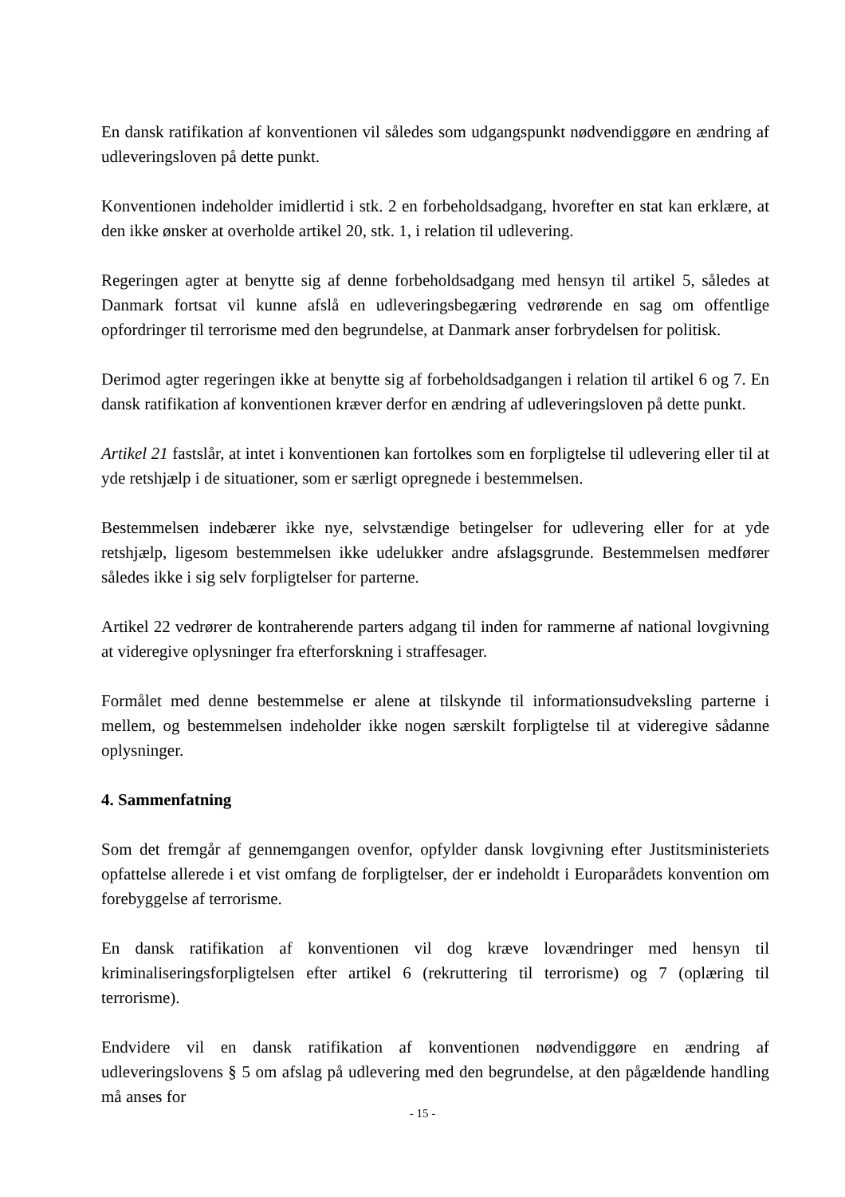En dansk ratifikation af konventionen vil således som udgangspunkt nødvendiggøre en ændring af udleveringsloven på dette punkt.
Konventionen indeholder imidlertid i stk. 2 en forbeholdsadgang, hvorefter en stat kan erklære, at den ikke ønsker at overholde artikel 20, stk. 1, i relation til udlevering.
Regeringen agter at benytte sig af denne forbeholdsadgang med hensyn til artikel 5, således at Danmark fortsat vil kunne afslå en udleveringsbegæring vedrørende en sag om offentlige opfordringer til terrorisme med den begrundelse, at Danmark anser forbrydelsen for politisk.
Derimod agter regeringen ikke at benytte sig af forbeholdsadgangen i relation til artikel 6 og 7. En dansk ratifikation af konventionen kræver derfor en ændring af udleveringsloven på dette punkt.
Artikel 21 fastslår, at intet i konventionen kan fortolkes som en forpligtelse til udlevering eller til at yde retshjælp i de situationer, som er særligt opregnede i bestemmelsen.
Bestemmelsen indebærer ikke nye, selvstændige betingelser for udlevering eller for at yde retshjælp, ligesom bestemmelsen ikke udelukker andre afslagsgrunde. Bestemmelsen medfører således ikke i sig selv forpligtelser for parterne.
Artikel 22 vedrører de kontraherende parters adgang til inden for rammerne af national lovgivning at videregive oplysninger fra efterforskning i straffesager.
Formålet med denne bestemmelse er alene at tilskynde til informationsudveksling parterne i mellem, og bestemmelsen indeholder ikke nogen særskilt forpligtelse til at videregive sådanne oplysninger.
4. Sammenfatning
Som det fremgår af gennemgangen ovenfor, opfylder dansk lovgivning efter Justitsministeriets opfattelse allerede i et vist omfang de forpligtelser, der er indeholdt i Europarådets konvention om forebyggelse af terrorisme.
En dansk ratifikation af konventionen vil dog kræve lovændringer med hensyn til kriminaliseringsforpligtelsen efter artikel 6 (rekruttering til terrorisme) og 7 (oplæring til terrorisme).
Endvidere vil en dansk ratifikation af konventionen nødvendiggøre en ændring af udleveringslovens § 5 om afslag på udlevering med den begrundelse, at den pågældende handling må anses for
- 15 -